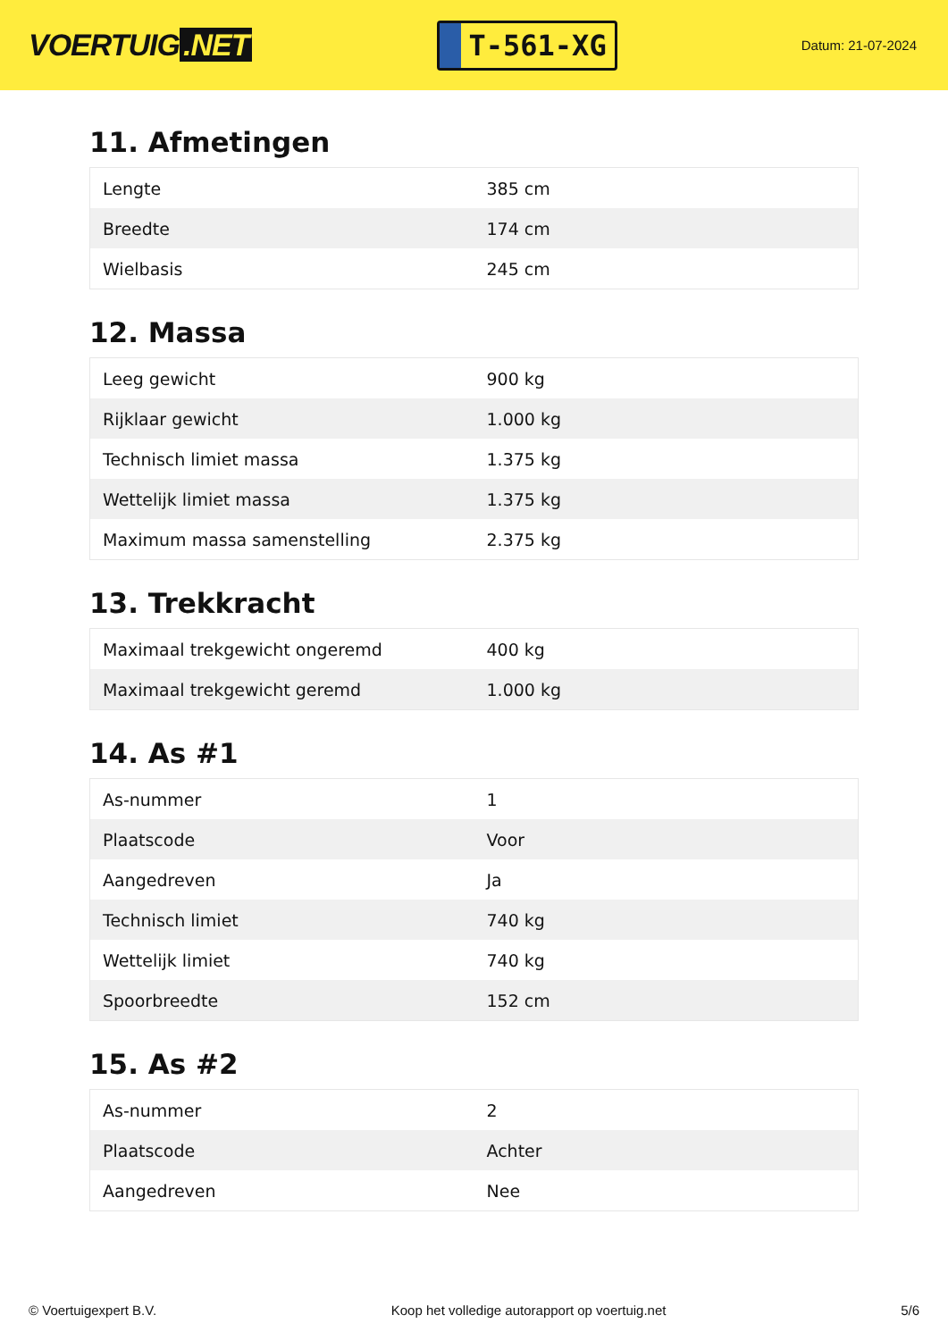VOERTUIG.NET
T-561-XG
Datum: 21-07-2024
11. Afmetingen
| Lengte | 385 cm |
| Breedte | 174 cm |
| Wielbasis | 245 cm |
12. Massa
| Leeg gewicht | 900 kg |
| Rijklaar gewicht | 1.000 kg |
| Technisch limiet massa | 1.375 kg |
| Wettelijk limiet massa | 1.375 kg |
| Maximum massa samenstelling | 2.375 kg |
13. Trekkracht
| Maximaal trekgewicht ongeremd | 400 kg |
| Maximaal trekgewicht geremd | 1.000 kg |
14. As #1
| As-nummer | 1 |
| Plaatscode | Voor |
| Aangedreven | Ja |
| Technisch limiet | 740 kg |
| Wettelijk limiet | 740 kg |
| Spoorbreedte | 152 cm |
15. As #2
| As-nummer | 2 |
| Plaatscode | Achter |
| Aangedreven | Nee |
© Voertuigexpert B.V. Koop het volledige autorapport op voertuig.net 5/6